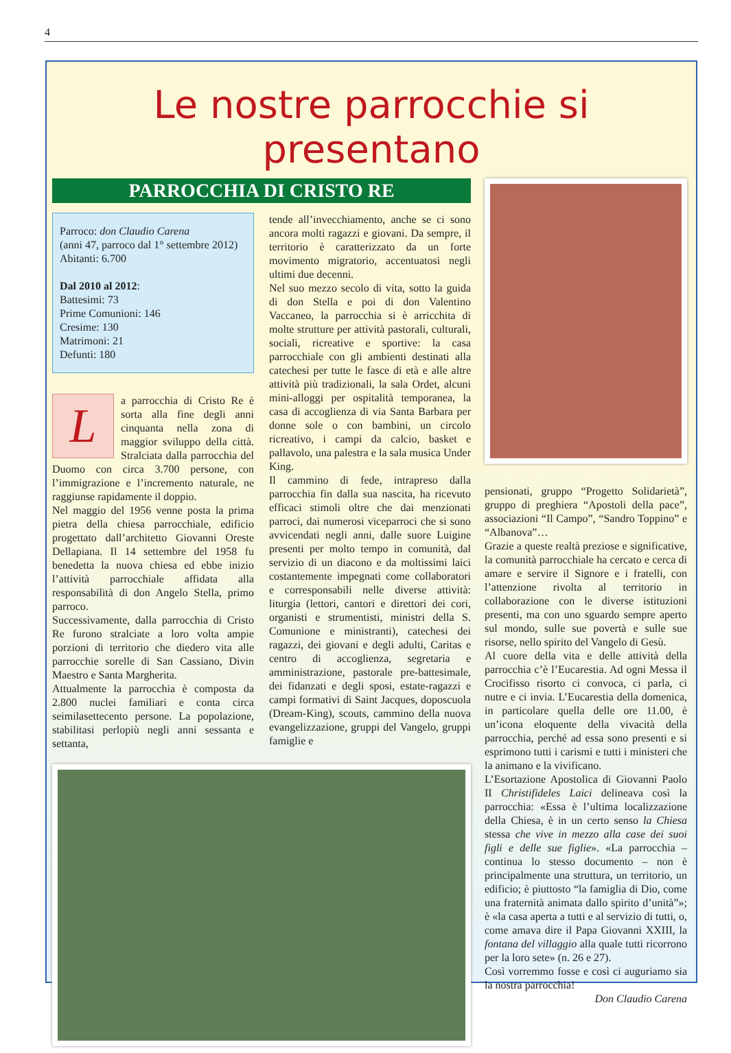4
Le nostre parrocchie si presentano
PARROCCHIA DI CRISTO RE
Parroco: don Claudio Carena
(anni 47, parroco dal 1° settembre 2012)
Abitanti: 6.700
Dal 2010 al 2012:
Battesimi: 73
Prime Comunioni: 146
Cresime: 130
Matrimoni: 21
Defunti: 180
La parrocchia di Cristo Re è sorta alla fine degli anni cinquanta nella zona di maggior sviluppo della città. Stralciata dalla parrocchia del Duomo con circa 3.700 persone, con l’immigrazione e l’incremento naturale, ne raggiunse rapidamente il doppio.
Nel maggio del 1956 venne posta la prima pietra della chiesa parrocchiale, edificio progettato dall’architetto Giovanni Oreste Dellapiana. Il 14 settembre del 1958 fu benedetta la nuova chiesa ed ebbe inizio l’attività parrocchiale affidata alla responsabilità di don Angelo Stella, primo parroco.
Successivamente, dalla parrocchia di Cristo Re furono stralciate a loro volta ampie porzioni di territorio che diedero vita alle parrocchie sorelle di San Cassiano, Divin Maestro e Santa Margherita.
Attualmente la parrocchia è composta da 2.800 nuclei familiari e conta circa seimilasettecento persone. La popolazione, stabilitasi perlopiù negli anni sessanta e settanta,
tende all’invecchiamento, anche se ci sono ancora molti ragazzi e giovani. Da sempre, il territorio è caratterizzato da un forte movimento migratorio, accentuatosi negli ultimi due decenni.
Nel suo mezzo secolo di vita, sotto la guida di don Stella e poi di don Valentino Vaccaneo, la parrocchia si è arricchita di molte strutture per attività pastorali, culturali, sociali, ricreative e sportive: la casa parrocchiale con gli ambienti destinati alla catechesi per tutte le fasce di età e alle altre attività più tradizionali, la sala Ordet, alcuni mini-alloggi per ospitalità temporanea, la casa di accoglienza di via Santa Barbara per donne sole o con bambini, un circolo ricreativo, i campi da calcio, basket e pallavolo, una palestra e la sala musica Under King.
Il cammino di fede, intrapreso dalla parrocchia fin dalla sua nascita, ha ricevuto efficaci stimoli oltre che dai menzionati parroci, dai numerosi viceparroci che si sono avvicendati negli anni, dalle suore Luigine presenti per molto tempo in comunità, dal servizio di un diacono e da moltissimi laici costantemente impegnati come collaboratori e corresponsabili nelle diverse attività: liturgia (lettori, cantori e direttori dei cori, organisti e strumentisti, ministri della S. Comunione e ministranti), catechesi dei ragazzi, dei giovani e degli adulti, Caritas e centro di accoglienza, segretaria e amministrazione, pastorale pre-battesimale, dei fidanzati e degli sposi, estate-ragazzi e campi formativi di Saint Jacques, doposcuola (Dream-King), scouts, cammino della nuova evangelizzazione, gruppi del Vangelo, gruppi famiglie e
pensionati, gruppo “Progetto Solidarietà”, gruppo di preghiera “Apostoli della pace”, associazioni “Il Campo”, “Sandro Toppino” e “Albanova”…
Grazie a queste realtà preziose e significative, la comunità parrocchiale ha cercato e cerca di amare e servire il Signore e i fratelli, con l’attenzione rivolta al territorio in collaborazione con le diverse istituzioni presenti, ma con uno sguardo sempre aperto sul mondo, sulle sue povertà e sulle sue risorse, nello spirito del Vangelo di Gesù.
Al cuore della vita e delle attività della parrocchia c’è l’Eucarestia. Ad ogni Messa il Crocifisso risorto ci convoca, ci parla, ci nutre e ci invia. L’Eucarestia della domenica, in particolare quella delle ore 11.00, è un’icona eloquente della vivacità della parrocchia, perché ad essa sono presenti e si esprimono tutti i carismi e tutti i ministeri che la animano e la vivificano.
L’Esortazione Apostolica di Giovanni Paolo II Christifideles Laici delineava così la parrocchia: «Essa è l’ultima localizzazione della Chiesa, è in un certo senso la Chiesa stessa che vive in mezzo alla case dei suoi figli e delle sue figlie». «La parrocchia – continua lo stesso documento – non è principalmente una struttura, un territorio, un edificio; è piuttosto “la famiglia di Dio, come una fraternità animata dallo spirito d’unità”»; è «la casa aperta a tutti e al servizio di tutti, o, come amava dire il Papa Giovanni XXIII, la fontana del villaggio alla quale tutti ricorrono per la loro sete» (n. 26 e 27).
Così vorremmo fosse e così ci auguriamo sia la nostra parrocchia!
Don Claudio Carena